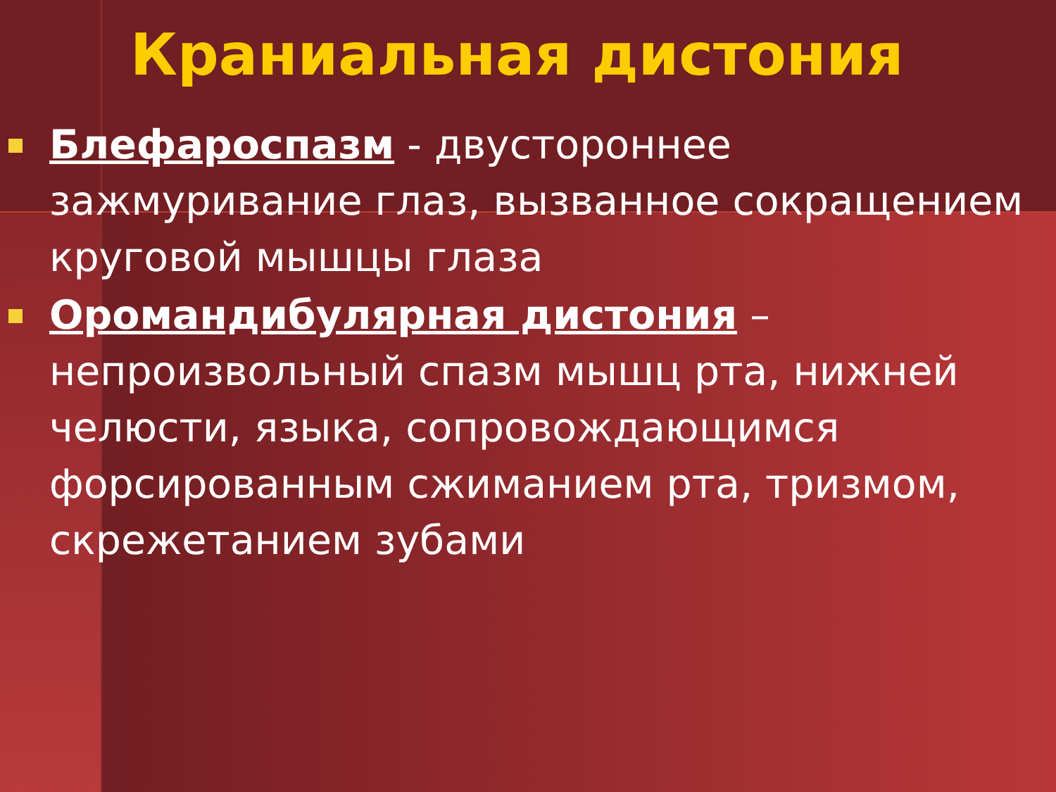Краниальная дистония
Блефароспазм - двустороннее зажмуривание глаз, вызванное сокращением круговой мышцы глаза
Оромандибулярная дистония – непроизвольный спазм мышц рта, нижней челюсти, языка, сопровождающимся форсированным сжиманием рта, тризмом, скрежетанием зубами